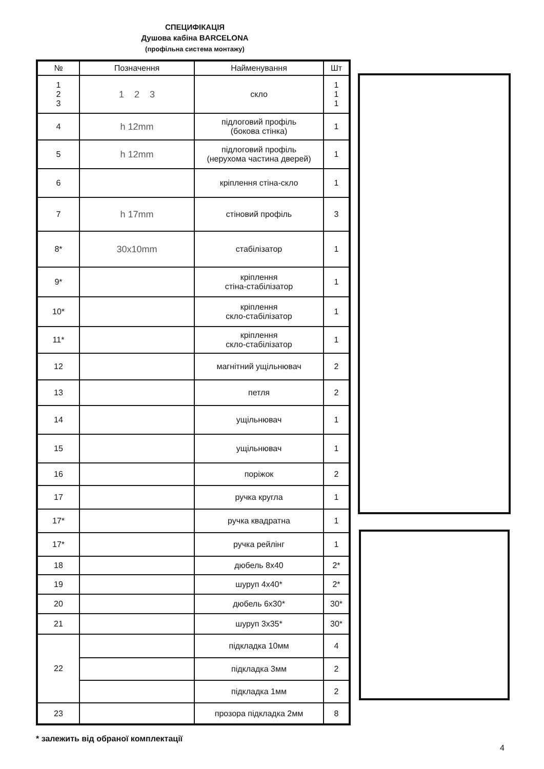СПЕЦИФІКАЦІЯ
Душова кабіна BARCELONA
(профільна система монтажу)
| № | Позначення | Найменування | Шт |
| --- | --- | --- | --- |
| 1 2 3 | 1 2 3 | скло | 1 1 1 |
| 4 | h 12mm | підлоговий профіль (бокова стінка) | 1 |
| 5 | h 12mm | підлоговий профіль (нерухома частина дверей) | 1 |
| 6 | | кріплення стіна-скло | 1 |
| 7 | h 17mm | стіновий профіль | 3 |
| 8* | 30x10mm | стабілізатор | 1 |
| 9* | | кріплення стіна-стабілізатор | 1 |
| 10* | | кріплення скло-стабілізатор | 1 |
| 11* | | кріплення скло-стабілізатор | 1 |
| 12 | | магнітний ущільнювач | 2 |
| 13 | | петля | 2 |
| 14 | | ущільнювач | 1 |
| 15 | | ущільнювач | 1 |
| 16 | | поріжок | 2 |
| 17 | | ручка кругла | 1 |
| 17* | | ручка квадратна | 1 |
| 17* | | ручка рейлінг | 1 |
| 18 | | дюбель 8x40 | 2* |
| 19 | | шуруп 4x40* | 2* |
| 20 | | дюбель 6x30* | 30* |
| 21 | | шуруп 3x35* | 30* |
| 22 | | підкладка 10мм | 4 |
| | | підкладка 3мм | 2 |
| | | підкладка 1мм | 2 |
| 23 | | прозора підкладка 2мм | 8 |
* залежить від обраної комплектації
4